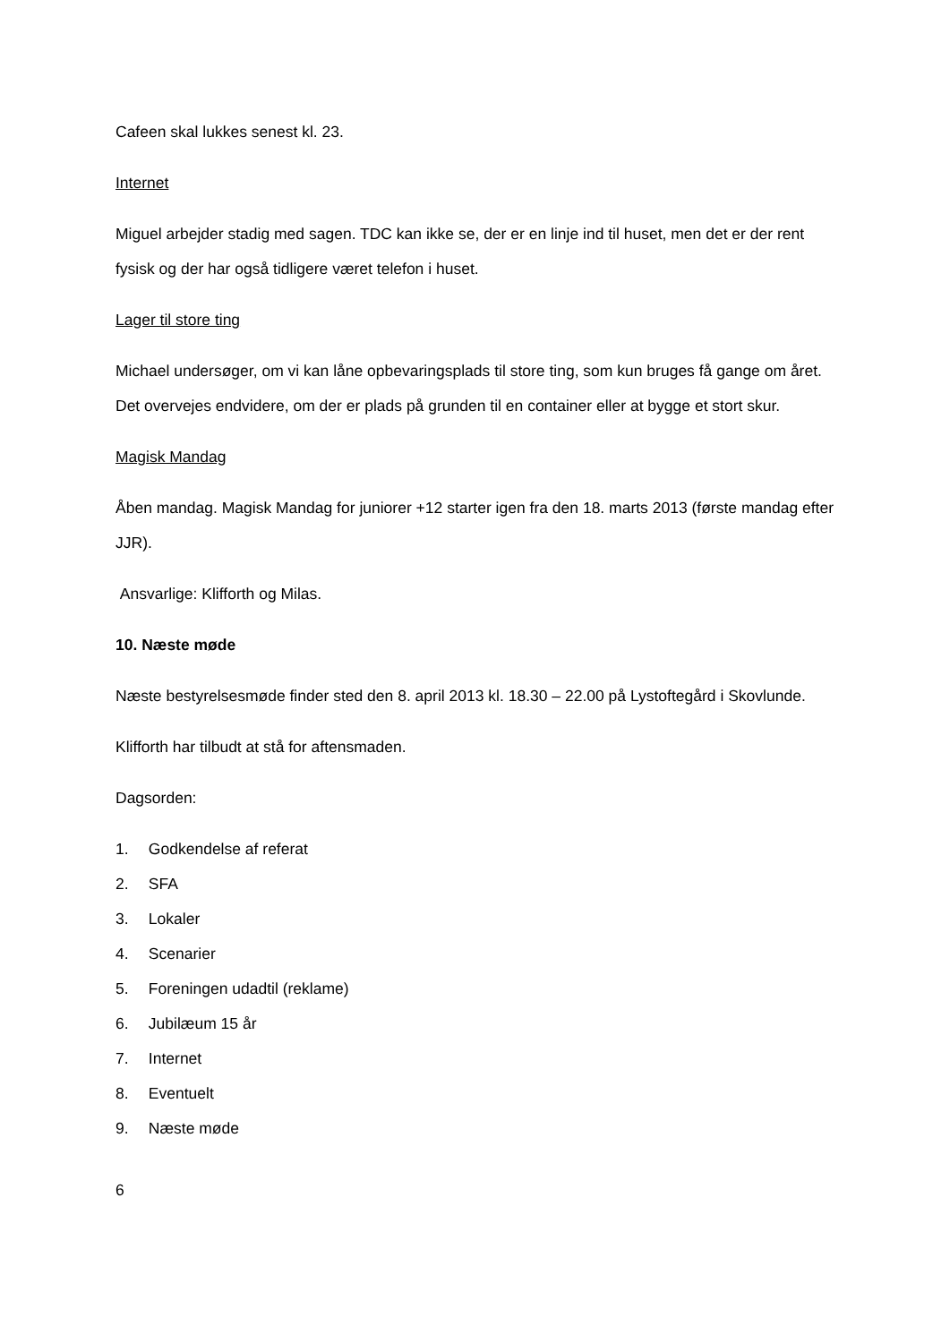Cafeen skal lukkes senest kl. 23.
Internet
Miguel arbejder stadig med sagen. TDC kan ikke se, der er en linje ind til huset, men det er der rent fysisk og der har også tidligere været telefon i huset.
Lager til store ting
Michael undersøger, om vi kan låne opbevaringsplads til store ting, som kun bruges få gange om året. Det overvejes endvidere, om der er plads på grunden til en container eller at bygge et stort skur.
Magisk Mandag
Åben mandag. Magisk Mandag for juniorer +12 starter igen fra den 18. marts 2013 (første mandag efter JJR).
Ansvarlige: Klifforth og Milas.
10. Næste møde
Næste bestyrelsesmøde finder sted den 8. april 2013 kl. 18.30 – 22.00 på Lystoftegård i Skovlunde.
Klifforth har tilbudt at stå for aftensmaden.
Dagsorden:
1. Godkendelse af referat
2. SFA
3. Lokaler
4. Scenarier
5. Foreningen udadtil (reklame)
6. Jubilæum 15 år
7. Internet
8. Eventuelt
9. Næste møde
6